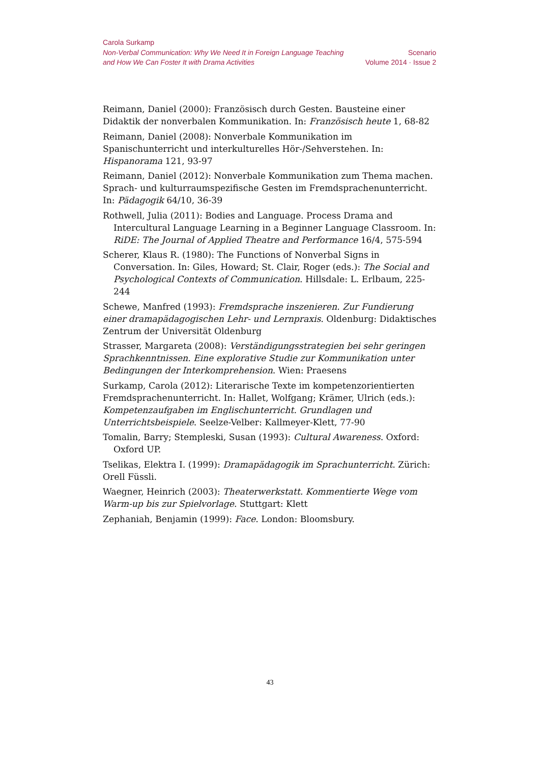Carola Surkamp
Non-Verbal Communication: Why We Need It in Foreign Language Teaching Scenario
and How We Can Foster It with Drama Activities Volume 2014 · Issue 2
Reimann, Daniel (2000): Französisch durch Gesten. Bausteine einer Didaktik der nonverbalen Kommunikation. In: Französisch heute 1, 68-82
Reimann, Daniel (2008): Nonverbale Kommunikation im Spanischunterricht und interkulturelles Hör-/Sehverstehen. In: Hispanorama 121, 93-97
Reimann, Daniel (2012): Nonverbale Kommunikation zum Thema machen. Sprach- und kulturraumspezifische Gesten im Fremdsprachenunterricht. In: Pädagogik 64/10, 36-39
Rothwell, Julia (2011): Bodies and Language. Process Drama and Intercultural Language Learning in a Beginner Language Classroom. In: RiDE: The Journal of Applied Theatre and Performance 16/4, 575-594
Scherer, Klaus R. (1980): The Functions of Nonverbal Signs in Conversation. In: Giles, Howard; St. Clair, Roger (eds.): The Social and Psychological Contexts of Communication. Hillsdale: L. Erlbaum, 225-244
Schewe, Manfred (1993): Fremdsprache inszenieren. Zur Fundierung einer dramapädagogischen Lehr- und Lernpraxis. Oldenburg: Didaktisches Zentrum der Universität Oldenburg
Strasser, Margareta (2008): Verständigungsstrategien bei sehr geringen Sprachkenntnissen. Eine explorative Studie zur Kommunikation unter Bedingungen der Interkomprehension. Wien: Praesens
Surkamp, Carola (2012): Literarische Texte im kompetenzorientierten Fremdsprachenunterricht. In: Hallet, Wolfgang; Krämer, Ulrich (eds.): Kompetenzaufgaben im Englischunterricht. Grundlagen und Unterrichtsbeispiele. Seelze-Velber: Kallmeyer-Klett, 77-90
Tomalin, Barry; Stempleski, Susan (1993): Cultural Awareness. Oxford: Oxford UP.
Tselikas, Elektra I. (1999): Dramapädagogik im Sprachunterricht. Zürich: Orell Füssli.
Waegner, Heinrich (2003): Theaterwerkstatt. Kommentierte Wege vom Warm-up bis zur Spielvorlage. Stuttgart: Klett
Zephaniah, Benjamin (1999): Face. London: Bloomsbury.
43